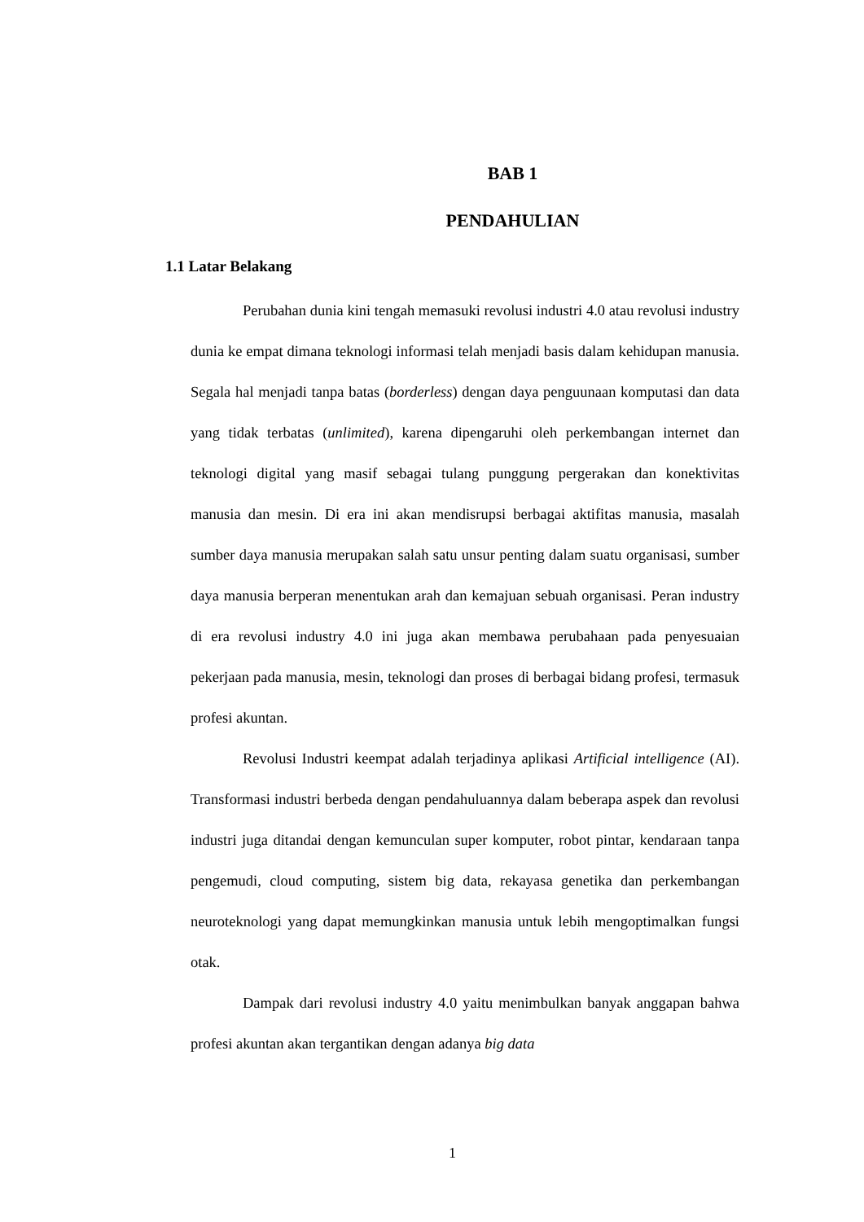BAB 1
PENDAHULIAN
1.1 Latar Belakang
Perubahan dunia kini tengah memasuki revolusi industri 4.0 atau revolusi industry dunia ke empat dimana teknologi informasi telah menjadi basis dalam kehidupan manusia. Segala hal menjadi tanpa batas (borderless) dengan daya penguunaan komputasi dan data yang tidak terbatas (unlimited), karena dipengaruhi oleh perkembangan internet dan teknologi digital yang masif sebagai tulang punggung pergerakan dan konektivitas manusia dan mesin. Di era ini akan mendisrupsi berbagai aktifitas manusia, masalah sumber daya manusia merupakan salah satu unsur penting dalam suatu organisasi, sumber daya manusia berperan menentukan arah dan kemajuan sebuah organisasi. Peran industry di era revolusi industry 4.0 ini juga akan membawa perubahaan pada penyesuaian pekerjaan pada manusia, mesin, teknologi dan proses di berbagai bidang profesi, termasuk profesi akuntan.
Revolusi Industri keempat adalah terjadinya aplikasi Artificial intelligence (AI). Transformasi industri berbeda dengan pendahuluannya dalam beberapa aspek dan revolusi industri juga ditandai dengan kemunculan super komputer, robot pintar, kendaraan tanpa pengemudi, cloud computing, sistem big data, rekayasa genetika dan perkembangan neuroteknologi yang dapat memungkinkan manusia untuk lebih mengoptimalkan fungsi otak.
Dampak dari revolusi industry 4.0 yaitu menimbulkan banyak anggapan bahwa profesi akuntan akan tergantikan dengan adanya big data
1